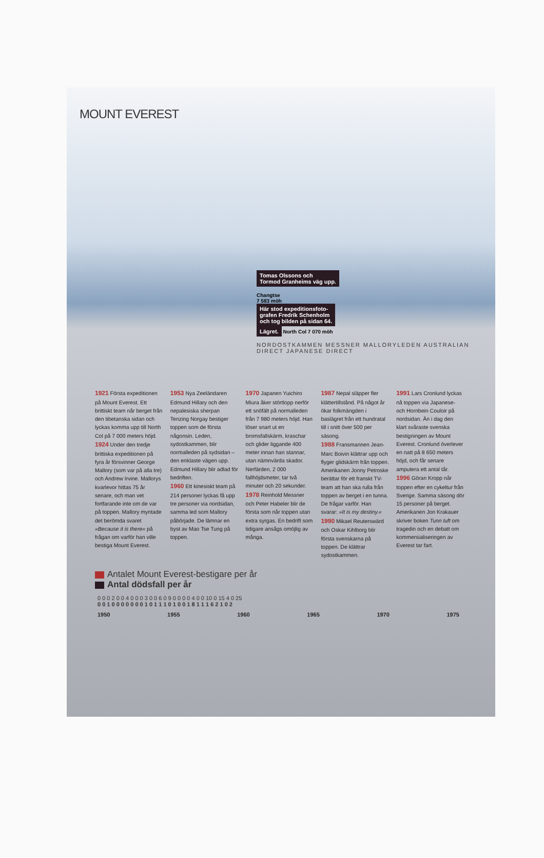MOUNT EVEREST
Tomas Olssons och
Tormod Granheims väg upp.
Changtse
7 583 möh
Här stod expeditionsfoto-
grafen Fredrik Schenholm
och tog bilden på sidan 64.
Lägret. North Col 7 070 möh
NORDOSTKAMMEN MESSNER MALLORYLEDEN AUSTRALIAN DIRECT JAPANESE DIRECT
1921 Första expeditionen på Mount Everest. Ett brittiskt team når berget från den tibetanska sidan och lyckas komma upp till North Col på 7 000 meters höjd.
1924 Under den tredje brittiska expeditionen på fyra år försvinner George Mallory (som var på alla tre) och Andrew Irvine. Mallorys kvarlevor hittas 75 år senare, och man vet fortfarande inte om de var på toppen. Mallory myntade det berömda svaret »Because it is there« på frågan om varför han ville bestiga Mount Everest.
1953 Nya Zeeländaren Edmund Hillary och den nepalesiska sherpan Tenzing Norgay bestiger toppen som de första någonsin. Leden, sydostkammen, blir normalleden på sydsidan – den enklaste vägen upp. Edmund Hillary blir adlad för bedriften.
1960 Ett kinesiskt team på 214 personer lyckas få upp tre personer via nordsidan, samma led som Mallory påbörjade. De lämnar en byst av Mao Tse Tung på toppen.
1970 Japanen Yuichiro Miura åker störtlopp nerför ett snöfält på normalleden från 7 980 meters höjd. Han löser snart ut en bromsfallskärm, kraschar och glider liggande 400 meter innan han stannar, utan nämnvärda skador. Nerfärden, 2 000 fallhöjdsmeter, tar två minuter och 20 sekunder.
1978 Reinhold Messner och Peter Habeler blir de första som når toppen utan extra syrgas. En bedrift som tidigare ansågs omöjlig av många.
1987 Nepal släpper fler klättertillstånd. På något år ökar folkmängden i baslägret från ett hundratal till i snitt över 500 per säsong.
1988 Fransmannen Jean-Marc Boivin klättrar upp och flyger glidskärm från toppen. Amerikanen Jonny Petroske berättar för ett franskt TV-team att han ska rulla från toppen av berget i en tunna. De frågar varför. Han svarar: »It is my destiny.«
1990 Mikael Reuterswärd och Oskar Kihlborg blir första svenskarna på toppen. De klättrar sydostkammen.
1991 Lars Cronlund lyckas nå toppen via Japanese- och Hornbein Couloir på nordsidan. Än i dag den klart svåraste svenska bestigningen av Mount Everest. Cronlund överlever en natt på 8 650 meters höjd, och får senare amputera ett antal tår.
1996 Göran Kropp når toppen efter en cykeltur från Sverige. Samma säsong dör 15 personer på berget. Amerikanen Jon Krakauer skriver boken Tunn luft om tragedin och en debatt om kommersialiseringen av Everest tar fart.
Antalet Mount Everest-bestigare per år
Antal dödsfall per år
0 0 0 2 0 0 4 0 0 0 3 0 0 6 0 9 0 0 0 0 4 0 0 10 0 15 4 0 25
0 0 1 0 0 0 0 0 0 0 1 0 1 1 1 0 1 0 0 1 8 1 1 1 6 2 1 0 2
1950 1955 1960 1965 1970 1975